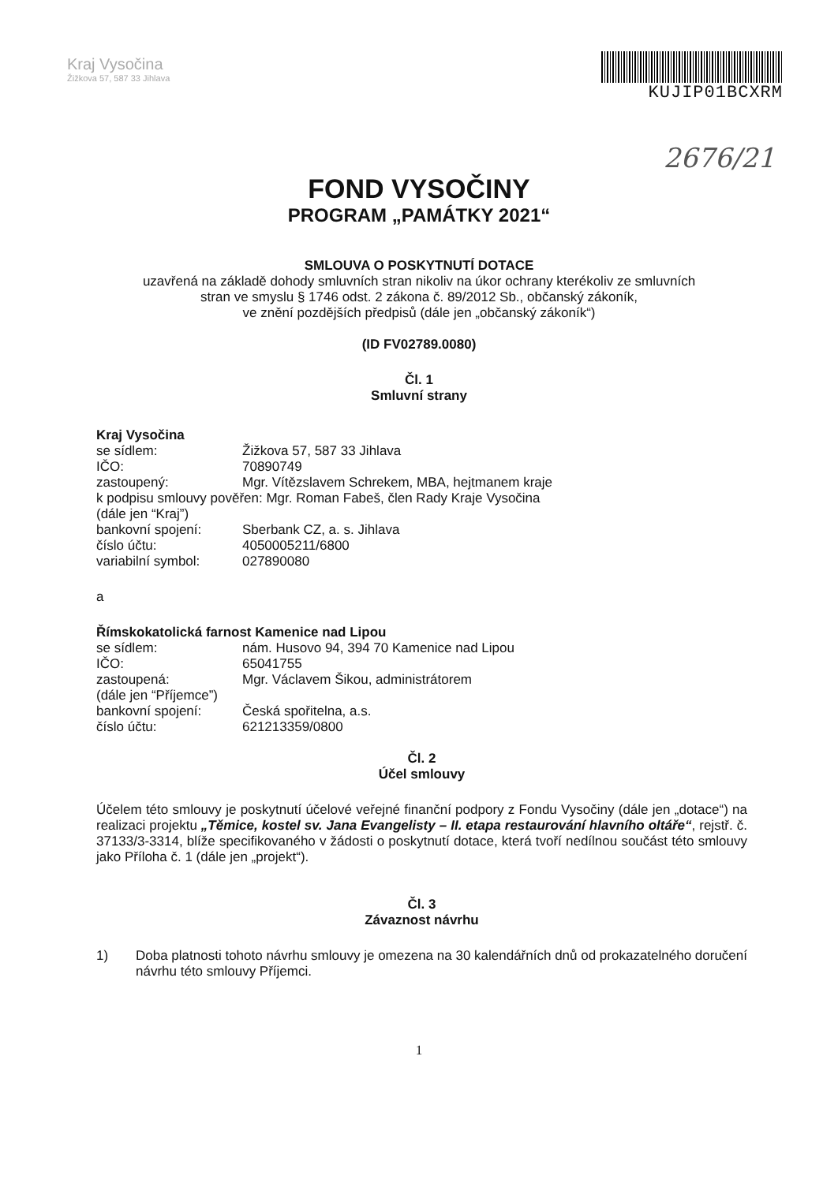Kraj Vysočina
Žižkova 57, 587 33 Jihlava
KUJIP01BCXRM
2676/21
FOND VYSOČINY
PROGRAM „PAMÁTKY 2021“
SMLOUVA O POSKYTNUTÍ DOTACE
uzavřená na základě dohody smluvních stran nikoliv na úkor ochrany kterékoliv ze smluvních
stran ve smyslu § 1746 odst. 2 zákona č. 89/2012 Sb., občanský zákoník,
ve znění pozdějších předpisů (dále jen „občanský zákoník“)
(ID FV02789.0080)
Čl. 1
Smluvní strany
Kraj Vysočina
se sídlem: Žižkova 57, 587 33 Jihlava
IČO: 70890749
zastoupený: Mgr. Vítězslavem Schrekem, MBA, hejtmanem kraje
k podpisu smlouvy pověřen: Mgr. Roman Fabeš, člen Rady Kraje Vysočina
(dále jen “Kraj”)
bankovní spojení: Sberbank CZ, a. s. Jihlava
číslo účtu: 4050005211/6800
variabilní symbol: 027890080
a
Římskokatolická farnost Kamenice nad Lipou
se sídlem: nám. Husovo 94, 394 70 Kamenice nad Lipou
IČO: 65041755
zastoupená: Mgr. Václavem Šikou, administrátorem
(dále jen “Příjemce”)
bankovní spojení: Česká spořitelna, a.s.
číslo účtu: 621213359/0800
Čl. 2
Účel smlouvy
Účelem této smlouvy je poskytnutí účelové veřejné finanční podpory z Fondu Vysočiny (dále jen „dotace“) na realizaci projektu „Těmice, kostel sv. Jana Evangelisty – II. etapa restaurování hlavního oltáře“, rejstř. č. 37133/3-3314, blíže specifikovaného v žádosti o poskytnutí dotace, která tvoří nedílnou součást této smlouvy jako Příloha č. 1 (dále jen „projekt“).
Čl. 3
Závaznost návrhu
1) Doba platnosti tohoto návrhu smlouvy je omezena na 30 kalendářních dnů od prokazatelného doručení návrhu této smlouvy Příjemci.
1